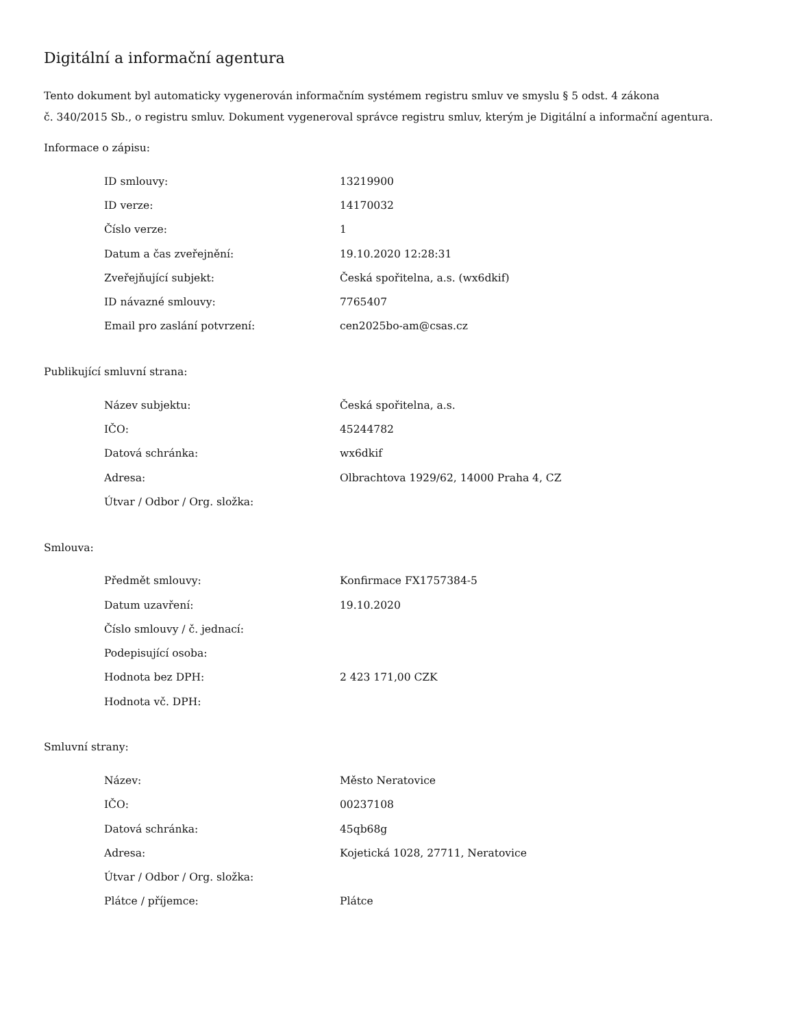Digitální a informační agentura
Tento dokument byl automaticky vygenerován informačním systémem registru smluv ve smyslu § 5 odst. 4 zákona
č. 340/2015 Sb., o registru smluv. Dokument vygeneroval správce registru smluv, kterým je Digitální a informační agentura.
Informace o zápisu:
| ID smlouvy: | 13219900 |
| ID verze: | 14170032 |
| Číslo verze: | 1 |
| Datum a čas zveřejnění: | 19.10.2020 12:28:31 |
| Zveřejňující subjekt: | Česká spořitelna, a.s. (wx6dkif) |
| ID návazné smlouvy: | 7765407 |
| Email pro zaslání potvrzení: | cen2025bo-am@csas.cz |
Publikující smluvní strana:
| Název subjektu: | Česká spořitelna, a.s. |
| IČO: | 45244782 |
| Datová schránka: | wx6dkif |
| Adresa: | Olbrachtova 1929/62, 14000 Praha 4, CZ |
| Útvar / Odbor / Org. složka: | |
Smlouva:
| Předmět smlouvy: | Konfirmace FX1757384-5 |
| Datum uzavření: | 19.10.2020 |
| Číslo smlouvy / č. jednací: | |
| Podepisující osoba: | |
| Hodnota bez DPH: | 2 423 171,00 CZK |
| Hodnota vč. DPH: | |
Smluvní strany:
| Název: | Město Neratovice |
| IČO: | 00237108 |
| Datová schránka: | 45qb68g |
| Adresa: | Kojetická 1028, 27711, Neratovice |
| Útvar / Odbor / Org. složka: | |
| Plátce / příjemce: | Plátce |